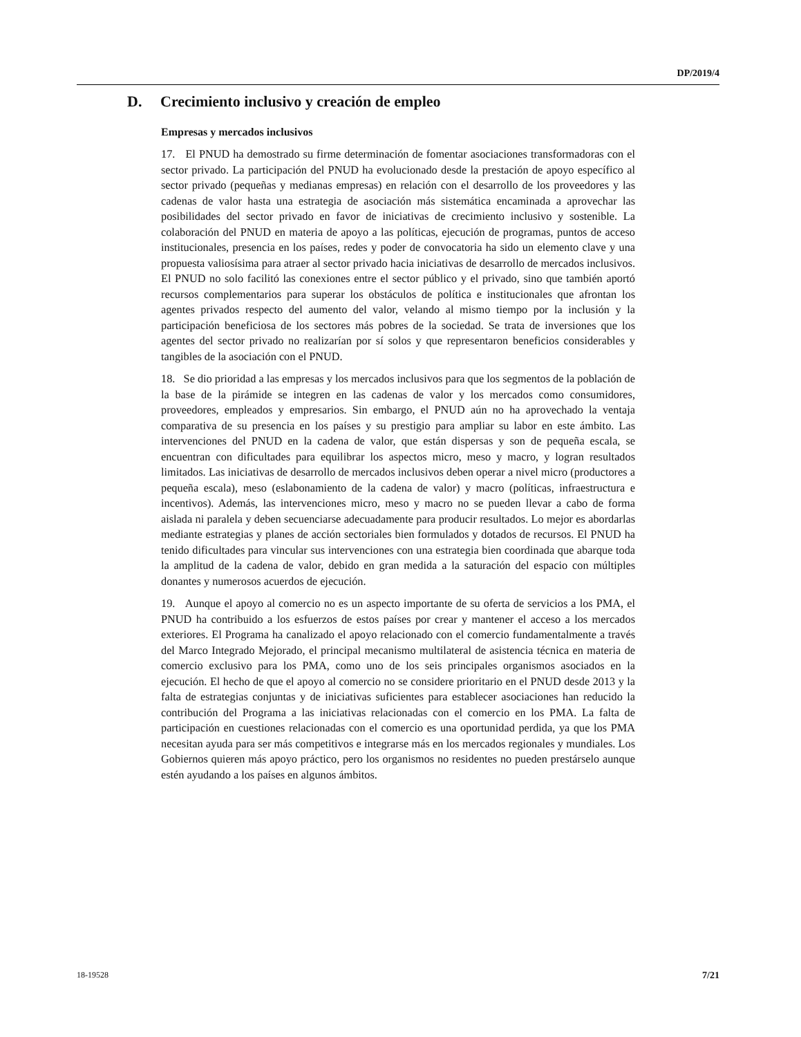DP/2019/4
D. Crecimiento inclusivo y creación de empleo
Empresas y mercados inclusivos
17. El PNUD ha demostrado su firme determinación de fomentar asociaciones transformadoras con el sector privado. La participación del PNUD ha evolucionado desde la prestación de apoyo específico al sector privado (pequeñas y medianas empresas) en relación con el desarrollo de los proveedores y las cadenas de valor hasta una estrategia de asociación más sistemática encaminada a aprovechar las posibilidades del sector privado en favor de iniciativas de crecimiento inclusivo y sostenible. La colaboración del PNUD en materia de apoyo a las políticas, ejecución de programas, puntos de acceso institucionales, presencia en los países, redes y poder de convocatoria ha sido un elemento clave y una propuesta valiosísima para atraer al sector privado hacia iniciativas de desarrollo de mercados inclusivos. El PNUD no solo facilitó las conexiones entre el sector público y el privado, sino que también aportó recursos complementarios para superar los obstáculos de política e institucionales que afrontan los agentes privados respecto del aumento del valor, velando al mismo tiempo por la inclusión y la participación beneficiosa de los sectores más pobres de la sociedad. Se trata de inversiones que los agentes del sector privado no realizarían por sí solos y que representaron beneficios considerables y tangibles de la asociación con el PNUD.
18. Se dio prioridad a las empresas y los mercados inclusivos para que los segmentos de la población de la base de la pirámide se integren en las cadenas de valor y los mercados como consumidores, proveedores, empleados y empresarios. Sin embargo, el PNUD aún no ha aprovechado la ventaja comparativa de su presencia en los países y su prestigio para ampliar su labor en este ámbito. Las intervenciones del PNUD en la cadena de valor, que están dispersas y son de pequeña escala, se encuentran con dificultades para equilibrar los aspectos micro, meso y macro, y logran resultados limitados. Las iniciativas de desarrollo de mercados inclusivos deben operar a nivel micro (productores a pequeña escala), meso (eslabonamiento de la cadena de valor) y macro (políticas, infraestructura e incentivos). Además, las intervenciones micro, meso y macro no se pueden llevar a cabo de forma aislada ni paralela y deben secuenciarse adecuadamente para producir resultados. Lo mejor es abordarlas mediante estrategias y planes de acción sectoriales bien formulados y dotados de recursos. El PNUD ha tenido dificultades para vincular sus intervenciones con una estrategia bien coordinada que abarque toda la amplitud de la cadena de valor, debido en gran medida a la saturación del espacio con múltiples donantes y numerosos acuerdos de ejecución.
19. Aunque el apoyo al comercio no es un aspecto importante de su oferta de servicios a los PMA, el PNUD ha contribuido a los esfuerzos de estos países por crear y mantener el acceso a los mercados exteriores. El Programa ha canalizado el apoyo relacionado con el comercio fundamentalmente a través del Marco Integrado Mejorado, el principal mecanismo multilateral de asistencia técnica en materia de comercio exclusivo para los PMA, como uno de los seis principales organismos asociados en la ejecución. El hecho de que el apoyo al comercio no se considere prioritario en el PNUD desde 2013 y la falta de estrategias conjuntas y de iniciativas suficientes para establecer asociaciones han reducido la contribución del Programa a las iniciativas relacionadas con el comercio en los PMA. La falta de participación en cuestiones relacionadas con el comercio es una oportunidad perdida, ya que los PMA necesitan ayuda para ser más competitivos e integrarse más en los mercados regionales y mundiales. Los Gobiernos quieren más apoyo práctico, pero los organismos no residentes no pueden prestárselo aunque estén ayudando a los países en algunos ámbitos.
18-19528 7/21